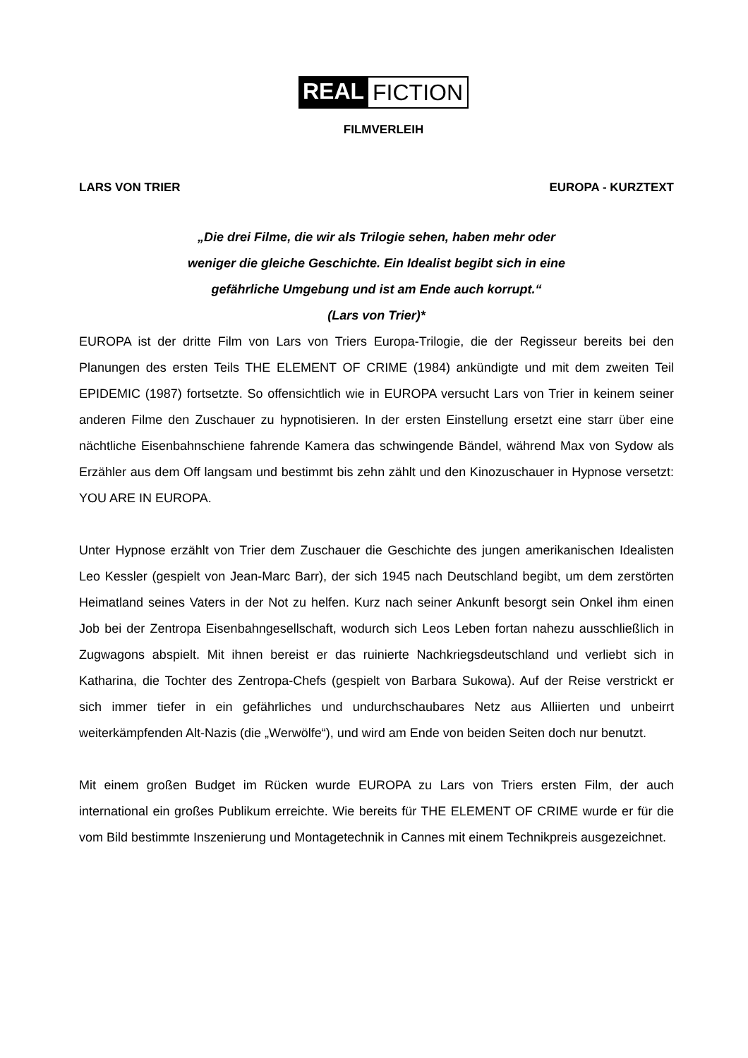REAL FICTION
FILMVERLEIH
LARS VON TRIER EUROPA - KURZTEXT
„Die drei Filme, die wir als Trilogie sehen, haben mehr oder
weniger die gleiche Geschichte. Ein Idealist begibt sich in eine
gefährliche Umgebung und ist am Ende auch korrupt.“
(Lars von Trier)*
EUROPA ist der dritte Film von Lars von Triers Europa-Trilogie, die der Regisseur bereits bei den Planungen des ersten Teils THE ELEMENT OF CRIME (1984) ankündigte und mit dem zweiten Teil EPIDEMIC (1987) fortsetzte. So offensichtlich wie in EUROPA versucht Lars von Trier in keinem seiner anderen Filme den Zuschauer zu hypnotisieren. In der ersten Einstellung ersetzt eine starr über eine nächtliche Eisenbahnschiene fahrende Kamera das schwingende Bändel, während Max von Sydow als Erzähler aus dem Off langsam und bestimmt bis zehn zählt und den Kinozuschauer in Hypnose versetzt: YOU ARE IN EUROPA.
Unter Hypnose erzählt von Trier dem Zuschauer die Geschichte des jungen amerikanischen Idealisten Leo Kessler (gespielt von Jean-Marc Barr), der sich 1945 nach Deutschland begibt, um dem zerstörten Heimatland seines Vaters in der Not zu helfen. Kurz nach seiner Ankunft besorgt sein Onkel ihm einen Job bei der Zentropa Eisenbahngesellschaft, wodurch sich Leos Leben fortan nahezu ausschließlich in Zugwagons abspielt. Mit ihnen bereist er das ruinierte Nachkriegsdeutschland und verliebt sich in Katharina, die Tochter des Zentropa-Chefs (gespielt von Barbara Sukowa). Auf der Reise verstrickt er sich immer tiefer in ein gefährliches und undurchschaubares Netz aus Alliierten und unbeirrt weiterkämpfenden Alt-Nazis (die „Werwölfe“), und wird am Ende von beiden Seiten doch nur benutzt.
Mit einem großen Budget im Rücken wurde EUROPA zu Lars von Triers ersten Film, der auch international ein großes Publikum erreichte. Wie bereits für THE ELEMENT OF CRIME wurde er für die vom Bild bestimmte Inszenierung und Montagetechnik in Cannes mit einem Technikpreis ausgezeichnet.